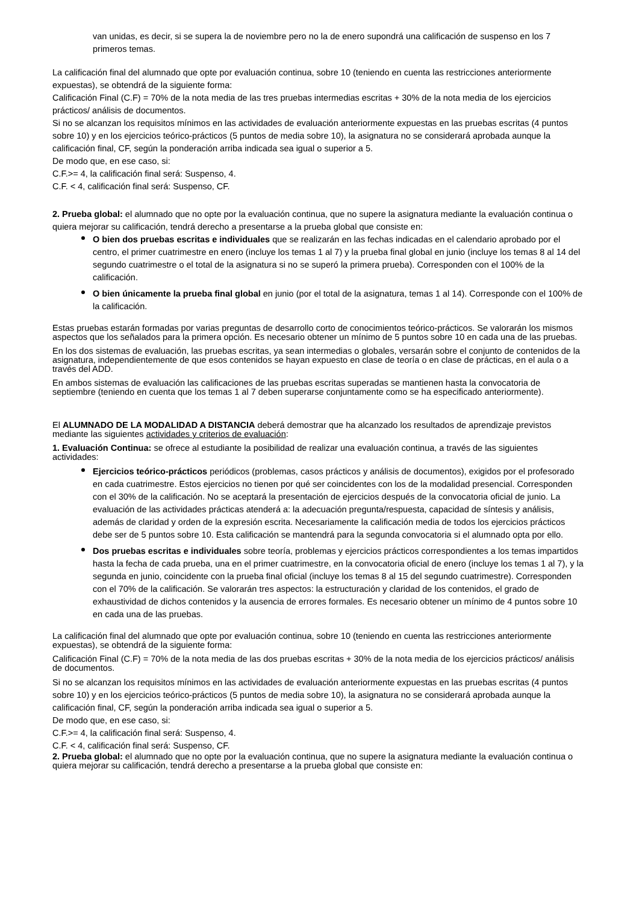van unidas, es decir, si se supera la de noviembre pero no la de enero supondrá una calificación de suspenso en los 7 primeros temas.
La calificación final del alumnado que opte por evaluación continua, sobre 10 (teniendo en cuenta las restricciones anteriormente expuestas), se obtendrá de la siguiente forma:
Calificación Final (C.F) = 70% de la nota media de las tres pruebas intermedias escritas + 30% de la nota media de los ejercicios prácticos/ análisis de documentos.
Si no se alcanzan los requisitos mínimos en las actividades de evaluación anteriormente expuestas en las pruebas escritas (4 puntos sobre 10) y en los ejercicios teórico-prácticos (5 puntos de media sobre 10), la asignatura no se considerará aprobada aunque la calificación final, CF, según la ponderación arriba indicada sea igual o superior a 5.
De modo que, en ese caso, si:
C.F.>= 4, la calificación final será: Suspenso, 4.
C.F. < 4, calificación final será: Suspenso, CF.
2. Prueba global: el alumnado que no opte por la evaluación continua, que no supere la asignatura mediante la evaluación continua o quiera mejorar su calificación, tendrá derecho a presentarse a la prueba global que consiste en:
O bien dos pruebas escritas e individuales que se realizarán en las fechas indicadas en el calendario aprobado por el centro, el primer cuatrimestre en enero (incluye los temas 1 al 7) y la prueba final global en junio (incluye los temas 8 al 14 del segundo cuatrimestre o el total de la asignatura si no se superó la primera prueba). Corresponden con el 100% de la calificación.
O bien únicamente la prueba final global en junio (por el total de la asignatura, temas 1 al 14). Corresponde con el 100% de la calificación.
Estas pruebas estarán formadas por varias preguntas de desarrollo corto de conocimientos teórico-prácticos. Se valorarán los mismos aspectos que los señalados para la primera opción. Es necesario obtener un mínimo de 5 puntos sobre 10 en cada una de las pruebas.
En los dos sistemas de evaluación, las pruebas escritas, ya sean intermedias o globales, versarán sobre el conjunto de contenidos de la asignatura, independientemente de que esos contenidos se hayan expuesto en clase de teoría o en clase de prácticas, en el aula o a través del ADD.
En ambos sistemas de evaluación las calificaciones de las pruebas escritas superadas se mantienen hasta la convocatoria de septiembre (teniendo en cuenta que los temas 1 al 7 deben superarse conjuntamente como se ha especificado anteriormente).
El ALUMNADO DE LA MODALIDAD A DISTANCIA deberá demostrar que ha alcanzado los resultados de aprendizaje previstos mediante las siguientes actividades y criterios de evaluación:
1. Evaluación Continua: se ofrece al estudiante la posibilidad de realizar una evaluación continua, a través de las siguientes actividades:
Ejercicios teórico-prácticos periódicos (problemas, casos prácticos y análisis de documentos), exigidos por el profesorado en cada cuatrimestre. Estos ejercicios no tienen por qué ser coincidentes con los de la modalidad presencial. Corresponden con el 30% de la calificación. No se aceptará la presentación de ejercicios después de la convocatoria oficial de junio. La evaluación de las actividades prácticas atenderá a: la adecuación pregunta/respuesta, capacidad de síntesis y análisis, además de claridad y orden de la expresión escrita. Necesariamente la calificación media de todos los ejercicios prácticos debe ser de 5 puntos sobre 10. Esta calificación se mantendrá para la segunda convocatoria si el alumnado opta por ello.
Dos pruebas escritas e individuales sobre teoría, problemas y ejercicios prácticos correspondientes a los temas impartidos hasta la fecha de cada prueba, una en el primer cuatrimestre, en la convocatoria oficial de enero (incluye los temas 1 al 7), y la segunda en junio, coincidente con la prueba final oficial (incluye los temas 8 al 15 del segundo cuatrimestre). Corresponden con el 70% de la calificación. Se valorarán tres aspectos: la estructuración y claridad de los contenidos, el grado de exhaustividad de dichos contenidos y la ausencia de errores formales. Es necesario obtener un mínimo de 4 puntos sobre 10 en cada una de las pruebas.
La calificación final del alumnado que opte por evaluación continua, sobre 10 (teniendo en cuenta las restricciones anteriormente expuestas), se obtendrá de la siguiente forma:
Calificación Final (C.F) = 70% de la nota media de las dos pruebas escritas + 30% de la nota media de los ejercicios prácticos/ análisis de documentos.
Si no se alcanzan los requisitos mínimos en las actividades de evaluación anteriormente expuestas en las pruebas escritas (4 puntos sobre 10) y en los ejercicios teórico-prácticos (5 puntos de media sobre 10), la asignatura no se considerará aprobada aunque la calificación final, CF, según la ponderación arriba indicada sea igual o superior a 5.
De modo que, en ese caso, si:
C.F.>= 4, la calificación final será: Suspenso, 4.
C.F. < 4, calificación final será: Suspenso, CF.
2. Prueba global: el alumnado que no opte por la evaluación continua, que no supere la asignatura mediante la evaluación continua o quiera mejorar su calificación, tendrá derecho a presentarse a la prueba global que consiste en: